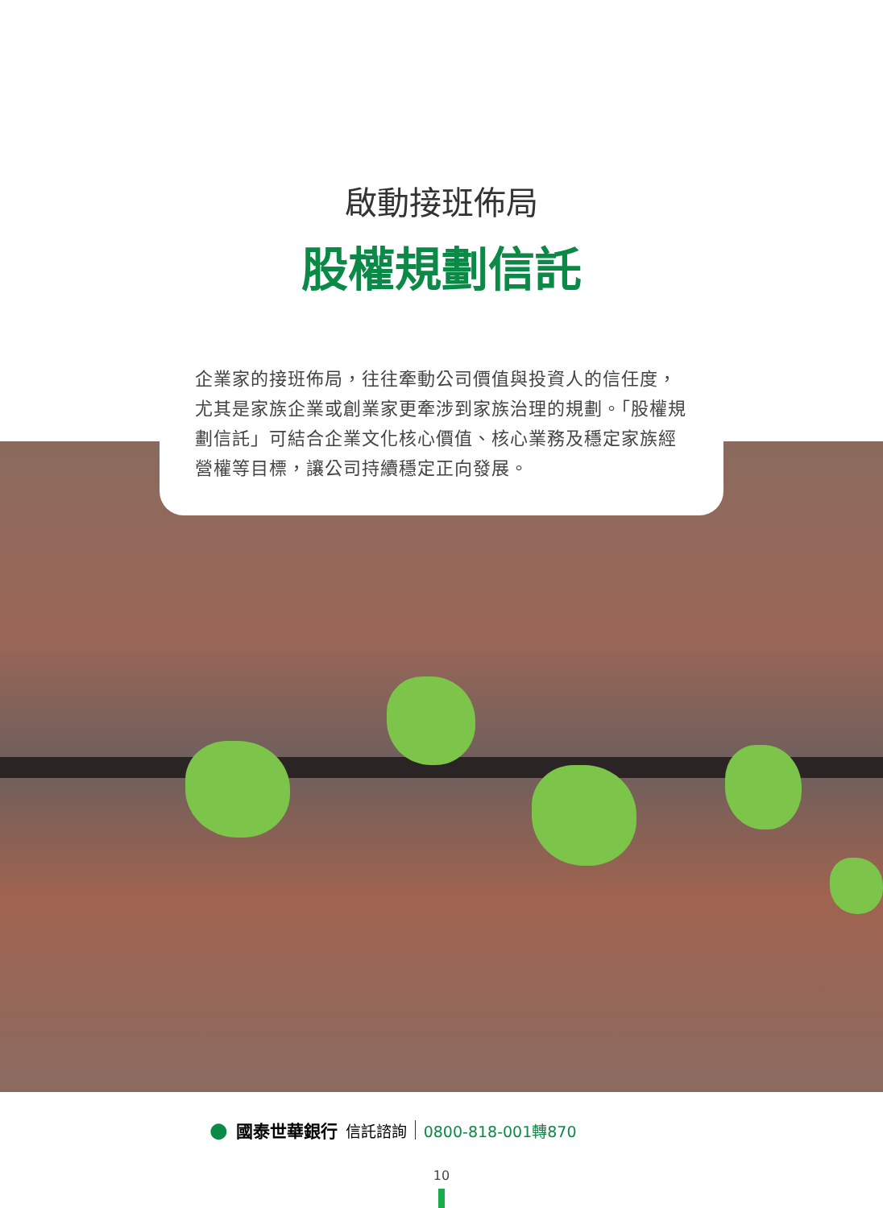啟動接班佈局
股權規劃信託
企業家的接班佈局，往往牽動公司價值與投資人的信任度，尤其是家族企業或創業家更牽涉到家族治理的規劃。「股權規劃信託」可結合企業文化核心價值、核心業務及穩定家族經營權等目標，讓公司持續穩定正向發展。
● 國泰世華銀行 信託諮詢 0800-818-001轉870
10